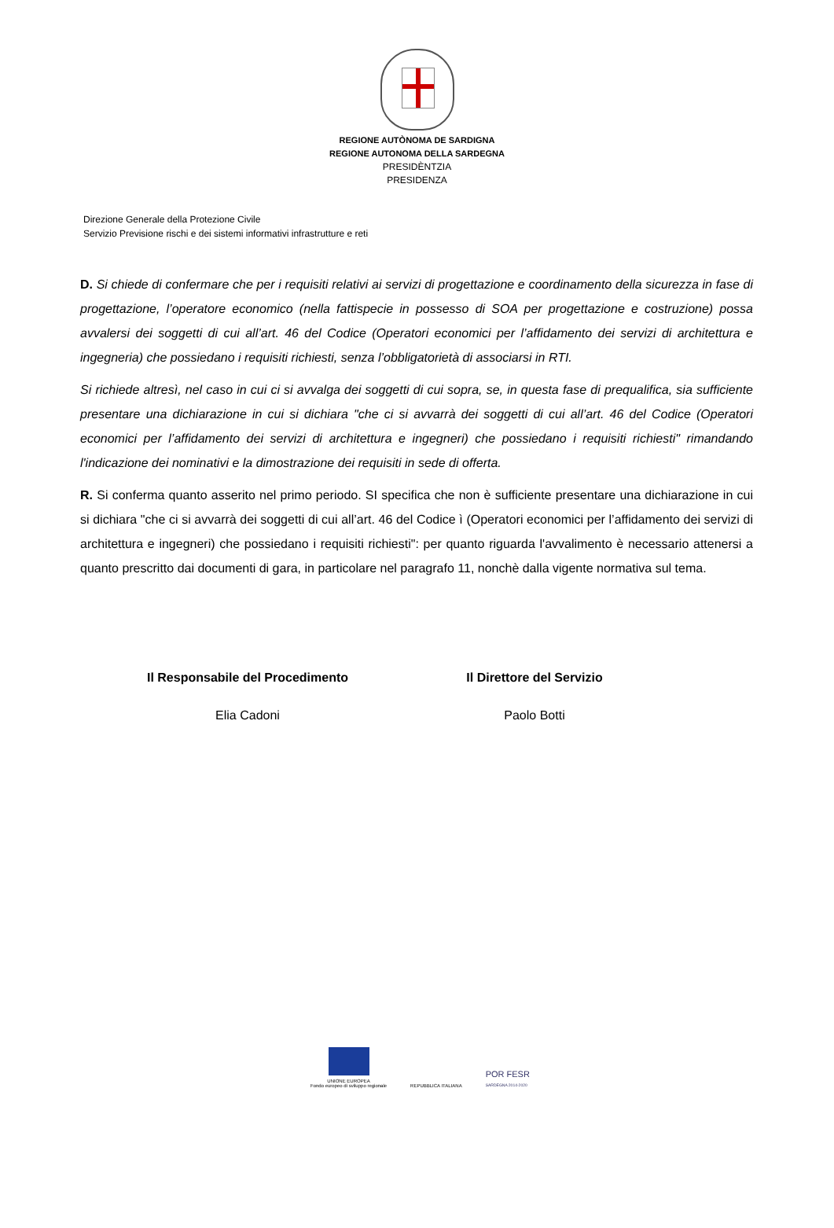REGIONE AUTÒNOMA DE SARDIGNA
REGIONE AUTONOMA DELLA SARDEGNA
PRESIDÈNTZIA
PRESIDENZA
Direzione Generale della Protezione Civile
Servizio Previsione rischi e dei sistemi informativi infrastrutture e reti
D. Si chiede di confermare che per i requisiti relativi ai servizi di progettazione e coordinamento della sicurezza in fase di progettazione, l’operatore economico (nella fattispecie in possesso di SOA per progettazione e costruzione) possa avvalersi dei soggetti di cui all’art. 46 del Codice (Operatori economici per l’affidamento dei servizi di architettura e ingegneria) che possiedano i requisiti richiesti, senza l’obbligatorietà di associarsi in RTI.
Si richiede altresì, nel caso in cui ci si avvalga dei soggetti di cui sopra, se, in questa fase di prequalifica, sia sufficiente presentare una dichiarazione in cui si dichiara "che ci si avvarrà dei soggetti di cui all’art. 46 del Codice (Operatori economici per l’affidamento dei servizi di architettura e ingegneri) che possiedano i requisiti richiesti" rimandando l'indicazione dei nominativi e la dimostrazione dei requisiti in sede di offerta.
R. Si conferma quanto asserito nel primo periodo. SI specifica che non è sufficiente presentare una dichiarazione in cui si dichiara "che ci si avvarrà dei soggetti di cui all’art. 46 del Codice ì (Operatori economici per l’affidamento dei servizi di architettura e ingegneri) che possiedano i requisiti richiesti": per quanto riguarda l'avvalimento è necessario attenersi a quanto prescritto dai documenti di gara, in particolare nel paragrafo 11, nonchè dalla vigente normativa sul tema.
Il Responsabile del Procedimento
Elia Cadoni
Il Direttore del Servizio
Paolo Botti
UNIONE EUROPEA
Fondo europeo di sviluppo regionale
REPUBBLICA ITALIANA
POR FESR
SARDEGNA 2014-2020